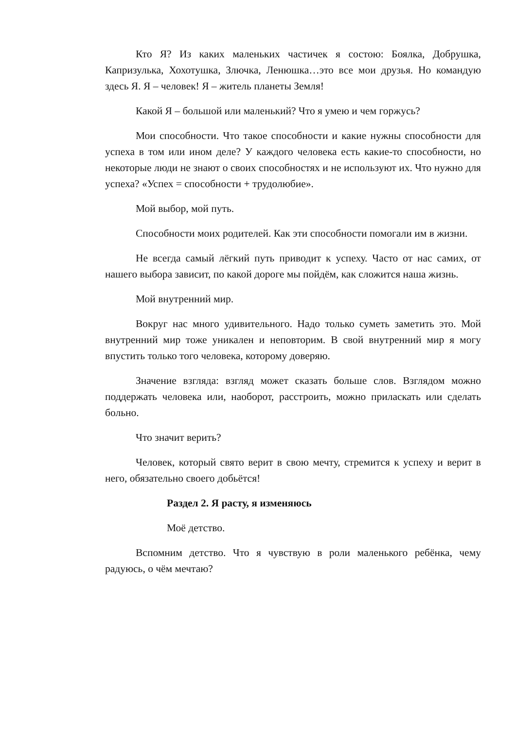Кто Я? Из каких маленьких частичек я состою: Боялка, Добрушка, Капризулька, Хохотушка, Злючка, Ленюшка…это все мои друзья. Но командую здесь Я. Я – человек! Я – житель планеты Земля!
Какой Я – большой или маленький? Что я умею и чем горжусь?
Мои способности. Что такое способности и какие нужны способности для успеха в том или ином деле? У каждого человека есть какие-то способности, но некоторые люди не знают о своих способностях и не используют их. Что нужно для успеха? «Успех = способности + трудолюбие».
Мой выбор, мой путь.
Способности моих родителей. Как эти способности помогали им в жизни.
Не всегда самый лёгкий путь приводит к успеху. Часто от нас самих, от нашего выбора зависит, по какой дороге мы пойдём, как сложится наша жизнь.
Мой внутренний мир.
Вокруг нас много удивительного. Надо только суметь заметить это. Мой внутренний мир тоже уникален и неповторим. В свой внутренний мир я могу впустить только того человека, которому доверяю.
Значение взгляда: взгляд может сказать больше слов. Взглядом можно поддержать человека или, наоборот, расстроить, можно приласкать или сделать больно.
Что значит верить?
Человек, который свято верит в свою мечту, стремится к успеху и верит в него, обязательно своего добьётся!
Раздел 2. Я расту, я изменяюсь
Моё детство.
Вспомним детство. Что я чувствую в роли маленького ребёнка, чему радуюсь, о чём мечтаю?